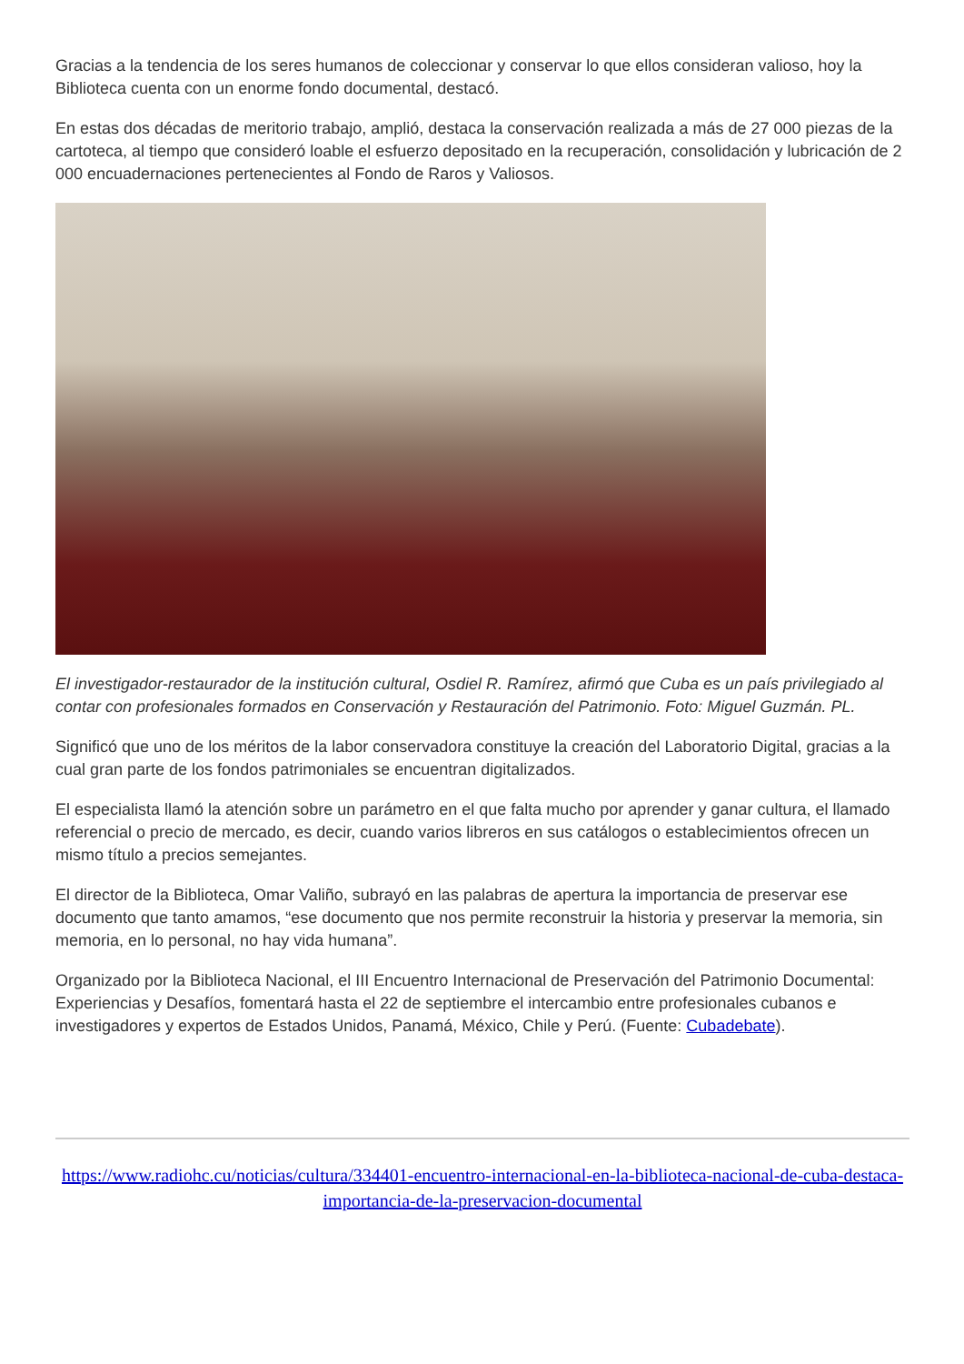Gracias a la tendencia de los seres humanos de coleccionar y conservar lo que ellos consideran valioso, hoy la Biblioteca cuenta con un enorme fondo documental, destacó.
En estas dos décadas de meritorio trabajo, amplió, destaca la conservación realizada a más de 27 000 piezas de la cartoteca, al tiempo que consideró loable el esfuerzo depositado en la recuperación, consolidación y lubricación de 2 000 encuadernaciones pertenecientes al Fondo de Raros y Valiosos.
El investigador-restaurador de la institución cultural, Osdiel R. Ramírez, afirmó que Cuba es un país privilegiado al contar con profesionales formados en Conservación y Restauración del Patrimonio. Foto: Miguel Guzmán. PL.
Significó que uno de los méritos de la labor conservadora constituye la creación del Laboratorio Digital, gracias a la cual gran parte de los fondos patrimoniales se encuentran digitalizados.
El especialista llamó la atención sobre un parámetro en el que falta mucho por aprender y ganar cultura, el llamado referencial o precio de mercado, es decir, cuando varios libreros en sus catálogos o establecimientos ofrecen un mismo título a precios semejantes.
El director de la Biblioteca, Omar Valiño, subrayó en las palabras de apertura la importancia de preservar ese documento que tanto amamos, “ese documento que nos permite reconstruir la historia y preservar la memoria, sin memoria, en lo personal, no hay vida humana”.
Organizado por la Biblioteca Nacional, el III Encuentro Internacional de Preservación del Patrimonio Documental: Experiencias y Desafíos, fomentará hasta el 22 de septiembre el intercambio entre profesionales cubanos e investigadores y expertos de Estados Unidos, Panamá, México, Chile y Perú. (Fuente: Cubadebate).
https://www.radiohc.cu/noticias/cultura/334401-encuentro-internacional-en-la-biblioteca-nacional-de-cuba-destaca-importancia-de-la-preservacion-documental